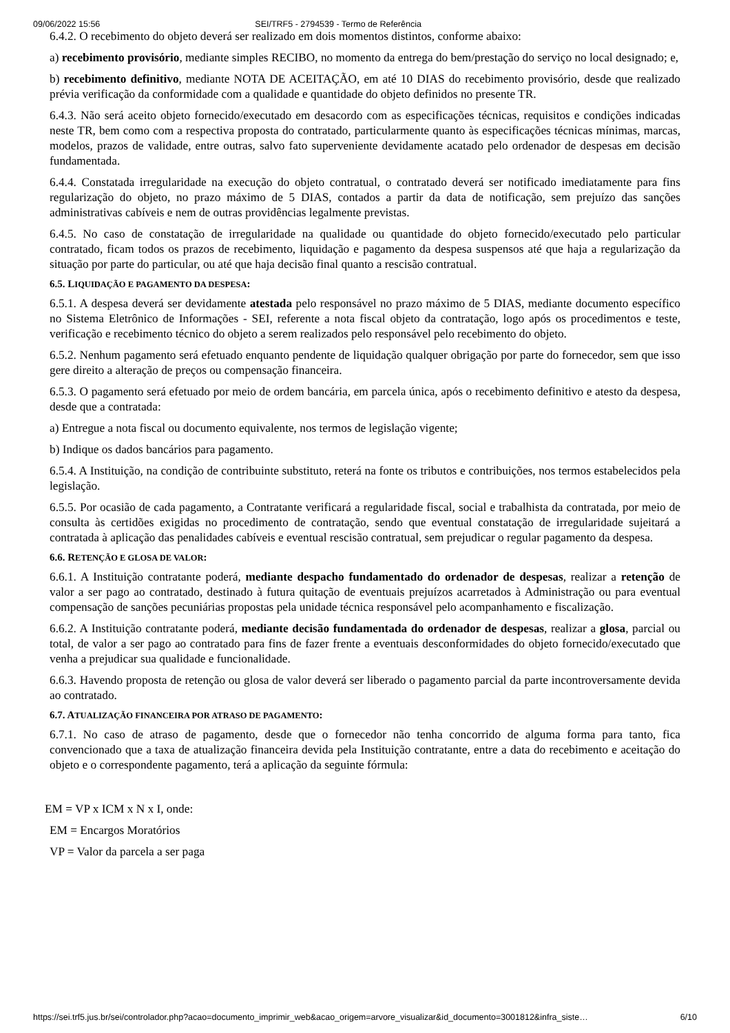09/06/2022 15:56 SEI/TRF5 - 2794539 - Termo de Referência
6.4.2. O recebimento do objeto deverá ser realizado em dois momentos distintos, conforme abaixo:
a) recebimento provisório, mediante simples RECIBO, no momento da entrega do bem/prestação do serviço no local designado; e,
b) recebimento definitivo, mediante NOTA DE ACEITAÇÃO, em até 10 DIAS do recebimento provisório, desde que realizado prévia verificação da conformidade com a qualidade e quantidade do objeto definidos no presente TR.
6.4.3. Não será aceito objeto fornecido/executado em desacordo com as especificações técnicas, requisitos e condições indicadas neste TR, bem como com a respectiva proposta do contratado, particularmente quanto às especificações técnicas mínimas, marcas, modelos, prazos de validade, entre outras, salvo fato superveniente devidamente acatado pelo ordenador de despesas em decisão fundamentada.
6.4.4. Constatada irregularidade na execução do objeto contratual, o contratado deverá ser notificado imediatamente para fins regularização do objeto, no prazo máximo de 5 DIAS, contados a partir da data de notificação, sem prejuízo das sanções administrativas cabíveis e nem de outras providências legalmente previstas.
6.4.5. No caso de constatação de irregularidade na qualidade ou quantidade do objeto fornecido/executado pelo particular contratado, ficam todos os prazos de recebimento, liquidação e pagamento da despesa suspensos até que haja a regularização da situação por parte do particular, ou até que haja decisão final quanto a rescisão contratual.
6.5. LIQUIDAÇÃO E PAGAMENTO DA DESPESA:
6.5.1. A despesa deverá ser devidamente atestada pelo responsável no prazo máximo de 5 DIAS, mediante documento específico no Sistema Eletrônico de Informações - SEI, referente a nota fiscal objeto da contratação, logo após os procedimentos e teste, verificação e recebimento técnico do objeto a serem realizados pelo responsável pelo recebimento do objeto.
6.5.2. Nenhum pagamento será efetuado enquanto pendente de liquidação qualquer obrigação por parte do fornecedor, sem que isso gere direito a alteração de preços ou compensação financeira.
6.5.3. O pagamento será efetuado por meio de ordem bancária, em parcela única, após o recebimento definitivo e atesto da despesa, desde que a contratada:
a) Entregue a nota fiscal ou documento equivalente, nos termos de legislação vigente;
b) Indique os dados bancários para pagamento.
6.5.4. A Instituição, na condição de contribuinte substituto, reterá na fonte os tributos e contribuições, nos termos estabelecidos pela legislação.
6.5.5. Por ocasião de cada pagamento, a Contratante verificará a regularidade fiscal, social e trabalhista da contratada, por meio de consulta às certidões exigidas no procedimento de contratação, sendo que eventual constatação de irregularidade sujeitará a contratada à aplicação das penalidades cabíveis e eventual rescisão contratual, sem prejudicar o regular pagamento da despesa.
6.6. RETENÇÃO E GLOSA DE VALOR:
6.6.1. A Instituição contratante poderá, mediante despacho fundamentado do ordenador de despesas, realizar a retenção de valor a ser pago ao contratado, destinado à futura quitação de eventuais prejuízos acarretados à Administração ou para eventual compensação de sanções pecuniárias propostas pela unidade técnica responsável pelo acompanhamento e fiscalização.
6.6.2. A Instituição contratante poderá, mediante decisão fundamentada do ordenador de despesas, realizar a glosa, parcial ou total, de valor a ser pago ao contratado para fins de fazer frente a eventuais desconformidades do objeto fornecido/executado que venha a prejudicar sua qualidade e funcionalidade.
6.6.3. Havendo proposta de retenção ou glosa de valor deverá ser liberado o pagamento parcial da parte incontroversamente devida ao contratado.
6.7. ATUALIZAÇÃO FINANCEIRA POR ATRASO DE PAGAMENTO:
6.7.1. No caso de atraso de pagamento, desde que o fornecedor não tenha concorrido de alguma forma para tanto, fica convencionado que a taxa de atualização financeira devida pela Instituição contratante, entre a data do recebimento e aceitação do objeto e o correspondente pagamento, terá a aplicação da seguinte fórmula:
EM = VP x ICM x N x I, onde:
EM = Encargos Moratórios
VP = Valor da parcela a ser paga
https://sei.trf5.jus.br/sei/controlador.php?acao=documento_imprimir_web&acao_origem=arvore_visualizar&id_documento=3001812&infra_siste… 6/10